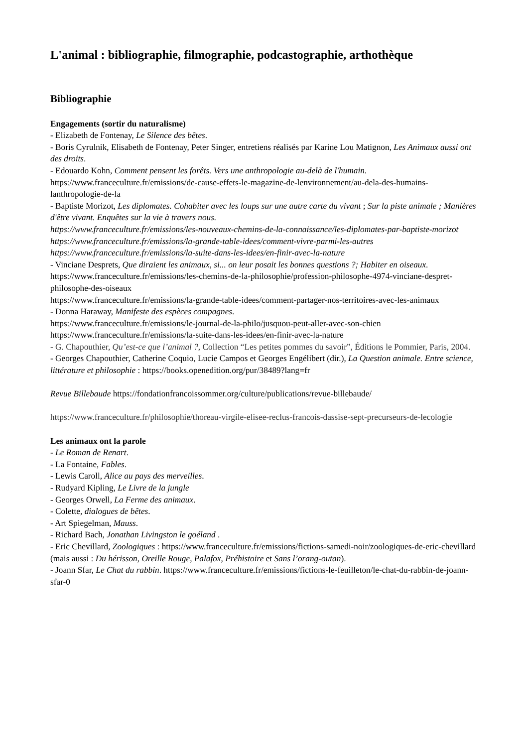L'animal : bibliographie, filmographie, podcastographie, arthothèque
Bibliographie
Engagements (sortir du naturalisme)
- Elizabeth de Fontenay, Le Silence des bêtes.
- Boris Cyrulnik, Elisabeth de Fontenay, Peter Singer, entretiens réalisés par Karine Lou Matignon, Les Animaux aussi ont des droits.
- Edouardo Kohn, Comment pensent les forêts. Vers une anthropologie au-delà de l'humain. https://www.franceculture.fr/emissions/de-cause-effets-le-magazine-de-lenvironnement/au-dela-des-humains-lanthropologie-de-la
- Baptiste Morizot, Les diplomates. Cohabiter avec les loups sur une autre carte du vivant ; Sur la piste animale ; Manières d'être vivant. Enquêtes sur la vie à travers nous.
https://www.franceculture.fr/emissions/les-nouveaux-chemins-de-la-connaissance/les-diplomates-par-baptiste-morizot
https://www.franceculture.fr/emissions/la-grande-table-idees/comment-vivre-parmi-les-autres
https://www.franceculture.fr/emissions/la-suite-dans-les-idees/en-finir-avec-la-nature
- Vinciane Desprets, Que diraient les animaux, si... on leur posait les bonnes questions ?; Habiter en oiseaux.
https://www.franceculture.fr/emissions/les-chemins-de-la-philosophie/profession-philosophe-4974-vinciane-despret-philosophe-des-oiseaux
https://www.franceculture.fr/emissions/la-grande-table-idees/comment-partager-nos-territoires-avec-les-animaux
- Donna Haraway, Manifeste des espèces compagnes.
https://www.franceculture.fr/emissions/le-journal-de-la-philo/jusquou-peut-aller-avec-son-chien
https://www.franceculture.fr/emissions/la-suite-dans-les-idees/en-finir-avec-la-nature
- G. Chapouthier, Qu’est-ce que l’animal ?, Collection “Les petites pommes du savoir”, Éditions le Pommier, Paris, 2004.
- Georges Chapouthier, Catherine Coquio, Lucie Campos et Georges Engélibert (dir.), La Question animale. Entre science, littérature et philosophie : https://books.openedition.org/pur/38489?lang=fr
Revue Billebaude https://fondationfrancoissommer.org/culture/publications/revue-billebaude/
https://www.franceculture.fr/philosophie/thoreau-virgile-elisee-reclus-francois-dassise-sept-precurseurs-de-lecologie
Les animaux ont la parole
- Le Roman de Renart.
- La Fontaine, Fables.
- Lewis Caroll, Alice au pays des merveilles.
- Rudyard Kipling, Le Livre de la jungle
- Georges Orwell, La Ferme des animaux.
- Colette, dialogues de bêtes.
- Art Spiegelman, Mauss.
- Richard Bach, Jonathan Livingston le goéland .
- Eric Chevillard, Zoologiques : https://www.franceculture.fr/emissions/fictions-samedi-noir/zoologiques-de-eric-chevillard (mais aussi : Du hérisson, Oreille Rouge, Palafox, Préhistoire et Sans l’orang-outan).
- Joann Sfar, Le Chat du rabbin. https://www.franceculture.fr/emissions/fictions-le-feuilleton/le-chat-du-rabbin-de-joann-sfar-0